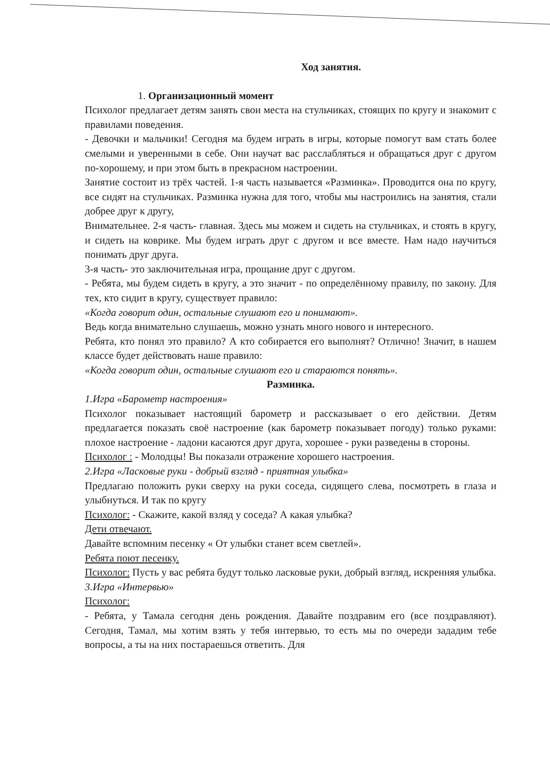Ход занятия.
1. Организационный момент
Психолог предлагает детям занять свои места на стульчиках, стоящих по кругу и знакомит с правилами поведения.
- Девочки и мальчики! Сегодня ма будем играть в игры, которые помогут вам стать более смелыми и уверенными в себе. Они научат вас расслабляться и обращаться друг с другом по-хорошему, и при этом быть в прекрасном настроении.
Занятие состоит из трёх частей. 1-я часть называется «Разминка». Проводится она по кругу, все сидят на стульчиках. Разминка нужна для того, чтобы мы настроились на занятия, стали добрее друг к другу,
Внимательнее. 2-я часть- главная. Здесь мы можем и сидеть на стульчиках, и стоять в кругу, и сидеть на коврике. Мы будем играть друг с другом и все вместе. Нам надо научиться понимать друг друга.
3-я часть- это заключительная игра, прощание друг с другом.
- Ребята, мы будем сидеть в кругу, а это значит - по определённому правилу, по закону. Для тех, кто сидит в кругу, существует правило:
«Когда говорит один, остальные слушают его и понимают».
Ведь когда внимательно слушаешь, можно узнать много нового и интересного.
Ребята, кто понял это правило? А кто собирается его выполнят? Отлично! Значит, в нашем классе будет действовать наше правило:
«Когда говорит один, остальные слушают его и стараются понять».
Разминка.
1.Игра «Барометр настроения»
Психолог показывает настоящий барометр и рассказывает о его действии. Детям предлагается показать своё настроение (как барометр показывает погоду) только руками: плохое настроение - ладони касаются друг друга, хорошее - руки разведены в стороны.
Психолог : - Молодцы! Вы показали отражение хорошего настроения.
2.Игра «Ласковые руки - добрый взгляд - приятная улыбка»
Предлагаю положить руки сверху на руки соседа, сидящего слева, посмотреть в глаза и улыбнуться. И так по кругу
Психолог: - Скажите, какой взляд у соседа? А какая улыбка?
Дети отвечают.
Давайте вспомним песенку « От улыбки станет всем светлей».
Ребята поют песенку.
Психолог: Пусть у вас ребята будут только ласковые руки, добрый взгляд, искренняя улыбка.
3.Игра «Интервью»
Психолог:
- Ребята, у Тамала сегодня день рождения. Давайте поздравим его (все поздравляют). Сегодня, Тамал, мы хотим взять у тебя интервью, то есть мы по очереди зададим тебе вопросы, а ты на них постараешься ответить. Для